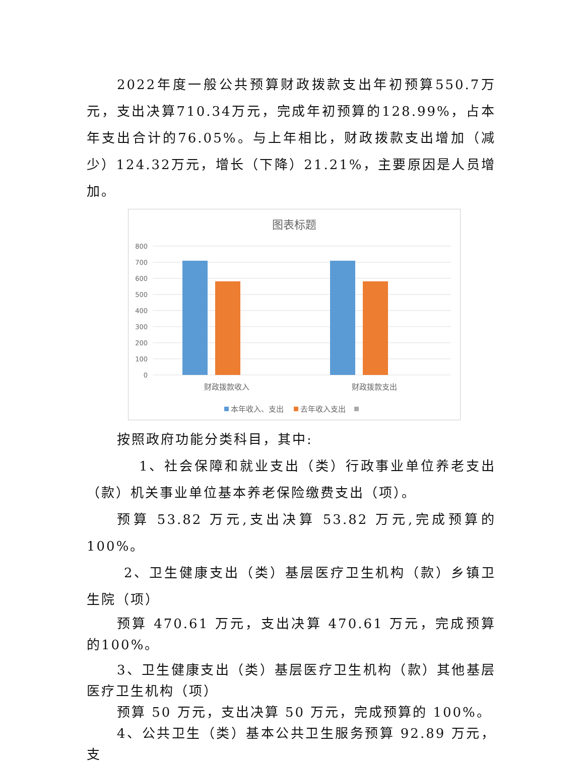2022年度一般公共预算财政拨款支出年初预算550.7万元，支出决算710.34万元，完成年初预算的128.99%，占本年支出合计的76.05%。与上年相比，财政拨款支出增加（减少）124.32万元，增长（下降）21.21%，主要原因是人员增加。
图表标题
800
700
600
500
400
300
200
100
0
财政拨款收入
财政拨款支出
本年收入、支出
去年收入支出
按照政府功能分类科目，其中:
1、社会保障和就业支出（类）行政事业单位养老支出（款）机关事业单位基本养老保险缴费支出（项）。
预算 53.82 万元,支出决算 53.82 万元,完成预算的 100%。
2、卫生健康支出（类）基层医疗卫生机构（款）乡镇卫生院（项）
预算 470.61 万元，支出决算 470.61 万元，完成预算的100%。
3、卫生健康支出（类）基层医疗卫生机构（款）其他基层医疗卫生机构（项）
预算 50 万元，支出决算 50 万元，完成预算的 100%。
4、公共卫生（类）基本公共卫生服务预算 92.89 万元，支